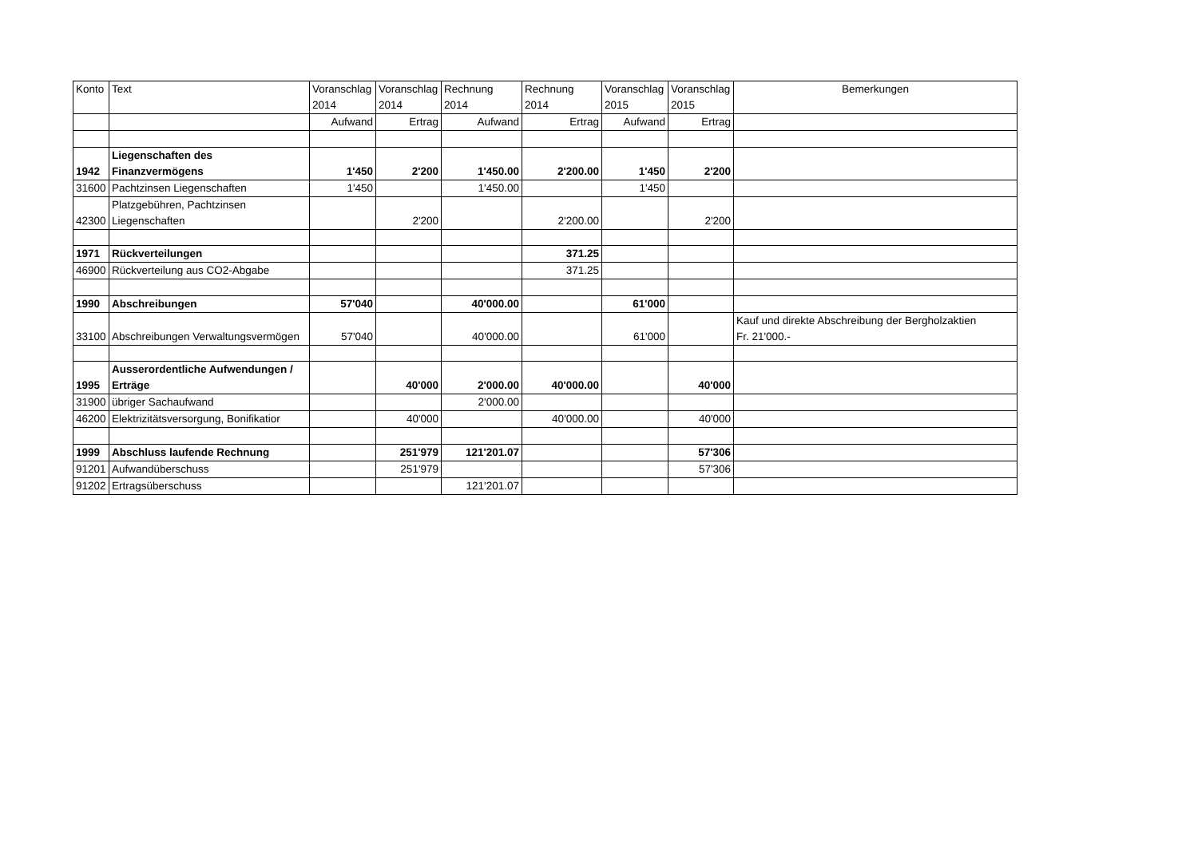| Konto | Text | Voranschlag 2014 | Voranschlag 2014 | Rechnung 2014 | Rechnung 2014 | Voranschlag 2015 | Voranschlag 2015 | Bemerkungen |
| --- | --- | --- | --- | --- | --- | --- | --- | --- |
| | | Aufwand | Ertrag | Aufwand | Ertrag | Aufwand | Ertrag | |
| 1942 | Liegenschaften des Finanzvermögens | 1'450 | 2'200 | 1'450.00 | 2'200.00 | 1'450 | 2'200 | |
| 31600 | Pachtzinsen Liegenschaften | 1'450 | | 1'450.00 | | 1'450 | | |
| 42300 | Platzgebühren, Pachtzinsen Liegenschaften | | 2'200 | | 2'200.00 | | 2'200 | |
| 1971 | Rückverteilungen | | | | 371.25 | | | |
| 46900 | Rückverteilung aus CO2-Abgabe | | | | 371.25 | | | |
| 1990 | Abschreibungen | 57'040 | | 40'000.00 | | 61'000 | | |
| 33100 | Abschreibungen Verwaltungsvermögen | 57'040 | | 40'000.00 | | 61'000 | | Kauf und direkte Abschreibung der Bergholzaktien Fr. 21'000.- |
| 1995 | Ausserordentliche Aufwendungen / Erträge | | 40'000 | 2'000.00 | 40'000.00 | | 40'000 | |
| 31900 | übriger Sachaufwand | | | 2'000.00 | | | | |
| 46200 | Elektrizitätsversorgung, Bonifikatior | | 40'000 | | 40'000.00 | | 40'000 | |
| 1999 | Abschluss laufende Rechnung | | 251'979 | 121'201.07 | | | 57'306 | |
| 91201 | Aufwandüberschuss | | 251'979 | | | | 57'306 | |
| 91202 | Ertragsüberschuss | | | 121'201.07 | | | | |